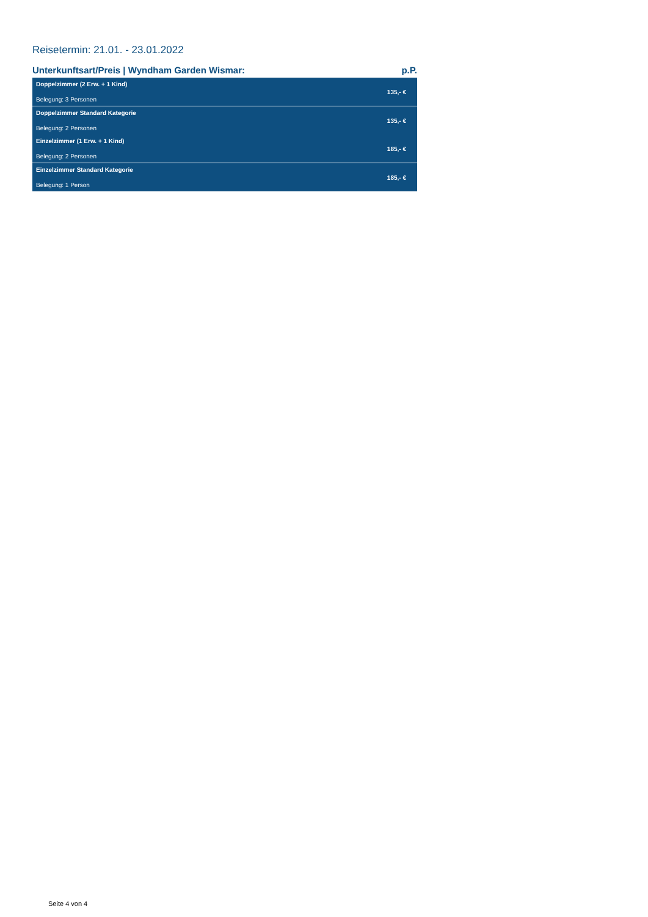Reisetermin: 21.01. - 23.01.2022
Unterkunftsart/Preis | Wyndham Garden Wismar: p.P.
| Doppelzimmer (2 Erw. + 1 Kind) Belegung: 3 Personen | 135,- € |
| Doppelzimmer Standard Kategorie Belegung: 2 Personen | 135,- € |
| Einzelzimmer (1 Erw. + 1 Kind) Belegung: 2 Personen | 185,- € |
| Einzelzimmer Standard Kategorie Belegung: 1 Person | 185,- € |
Seite 4 von 4